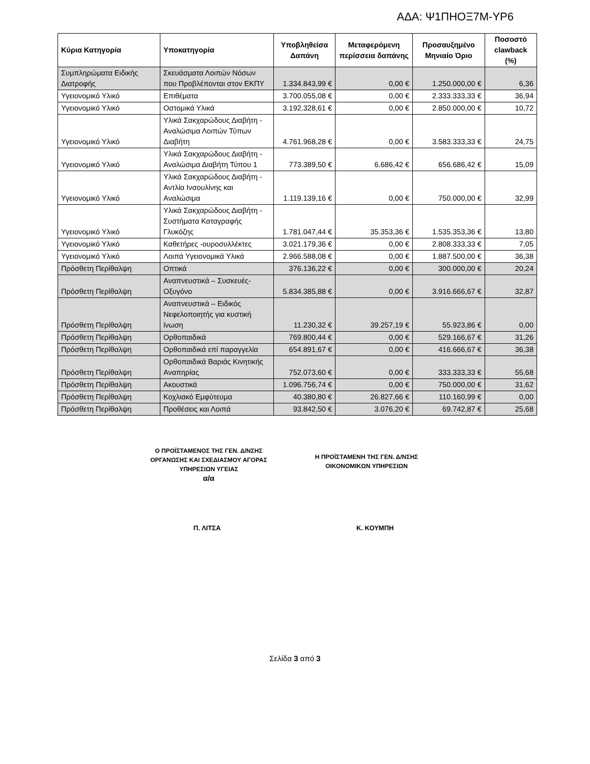ΑΔΑ: Ψ1ΠΗΟΞ7Μ-ΥΡ6
| Κύρια Κατηγορία | Υποκατηγορία | Υποβληθείσα Δαπάνη | Μεταφερόμενη περίσσεια δαπάνης | Προσαυξημένο Μηνιαίο Όριο | Ποσοστό clawback (%) |
| --- | --- | --- | --- | --- | --- |
| Συμπληρώματα Ειδικής Διατροφής | Σκευάσματα Λοιπών Νόσων που Προβλέπονται στον ΕΚΠΥ | 1.334.843,99 € | 0,00 € | 1.250.000,00 € | 6,36 |
| Υγειονομικό Υλικό | Επιθέματα | 3.700.055,08 € | 0,00 € | 2.333.333,33 € | 36,94 |
| Υγειονομικό Υλικό | Οστομικά Υλικά | 3.192.328,61 € | 0,00 € | 2.850.000,00 € | 10,72 |
| Υγειονομικό Υλικό | Υλικά Σακχαρώδους Διαβήτη - Αναλώσιμα Λοιπών Τύπων Διαβήτη | 4.761.968,28 € | 0,00 € | 3.583.333,33 € | 24,75 |
| Υγειονομικό Υλικό | Υλικά Σακχαρώδους Διαβήτη - Αναλώσιμα Διαβήτη Τύπου 1 | 773.389,50 € | 6.686,42 € | 656.686,42 € | 15,09 |
| Υγειονομικό Υλικό | Υλικά Σακχαρώδους Διαβήτη - Αντλία Ινσουλίνης και Αναλώσιμα | 1.119.139,16 € | 0,00 € | 750.000,00 € | 32,99 |
| Υγειονομικό Υλικό | Υλικά Σακχαρώδους Διαβήτη - Συστήματα Καταγραφής Γλυκόζης | 1.781.047,44 € | 35.353,36 € | 1.535.353,36 € | 13,80 |
| Υγειονομικό Υλικό | Καθετήρες -ουροσυλλέκτες | 3.021.179,36 € | 0,00 € | 2.808.333,33 € | 7,05 |
| Υγειονομικό Υλικό | Λοιπά Υγειονομικά Υλικά | 2.966.588,08 € | 0,00 € | 1.887.500,00 € | 36,38 |
| Πρόσθετη Περίθαλψη | Οπτικά | 376.136,22 € | 0,00 € | 300.000,00 € | 20,24 |
| Πρόσθετη Περίθαλψη | Αναπνευστικά – Συσκευές- Οξυγόνο | 5.834.385,88 € | 0,00 € | 3.916.666,67 € | 32,87 |
| Πρόσθετη Περίθαλψη | Αναπνευστικά – Ειδικός Νεφελοποιητής για κυστική ίνωση | 11.230,32 € | 39.257,19 € | 55.923,86 € | 0,00 |
| Πρόσθετη Περίθαλψη | Ορθοπαιδικά | 769.800,44 € | 0,00 € | 529.166,67 € | 31,26 |
| Πρόσθετη Περίθαλψη | Ορθοπαιδικά επί παραγγελία | 654.891,67 € | 0,00 € | 416.666,67 € | 36,38 |
| Πρόσθετη Περίθαλψη | Ορθοπαιδικά Βαριάς Κινητικής Αναπηρίας | 752.073,60 € | 0,00 € | 333.333,33 € | 55,68 |
| Πρόσθετη Περίθαλψη | Ακουστικά | 1.096.756,74 € | 0,00 € | 750.000,00 € | 31,62 |
| Πρόσθετη Περίθαλψη | Κοχλιακό Εμφύτευμα | 40.380,80 € | 26.827,66 € | 110.160,99 € | 0,00 |
| Πρόσθετη Περίθαλψη | Προθέσεις και Λοιπά | 93.842,50 € | 3.076,20 € | 69.742,87 € | 25,68 |
Ο ΠΡΟΪΣΤΑΜΕΝΟΣ ΤΗΣ ΓΕΝ. Δ/ΝΣΗΣ
ΟΡΓΑΝΩΣΗΣ ΚΑΙ ΣΧΕΔΙΑΣΜΟΥ ΑΓΟΡΑΣ
ΥΠΗΡΕΣΙΩΝ ΥΓΕΙΑΣ
α/α
Η ΠΡΟΪΣΤΑΜΕΝΗ ΤΗΣ ΓΕΝ. Δ/ΝΣΗΣ
ΟΙΚΟΝΟΜΙΚΩΝ ΥΠΗΡΕΣΙΩΝ
Π. ΛΙΤΣΑ Κ. ΚΟΥΜΠΗ
Σελίδα 3 από 3